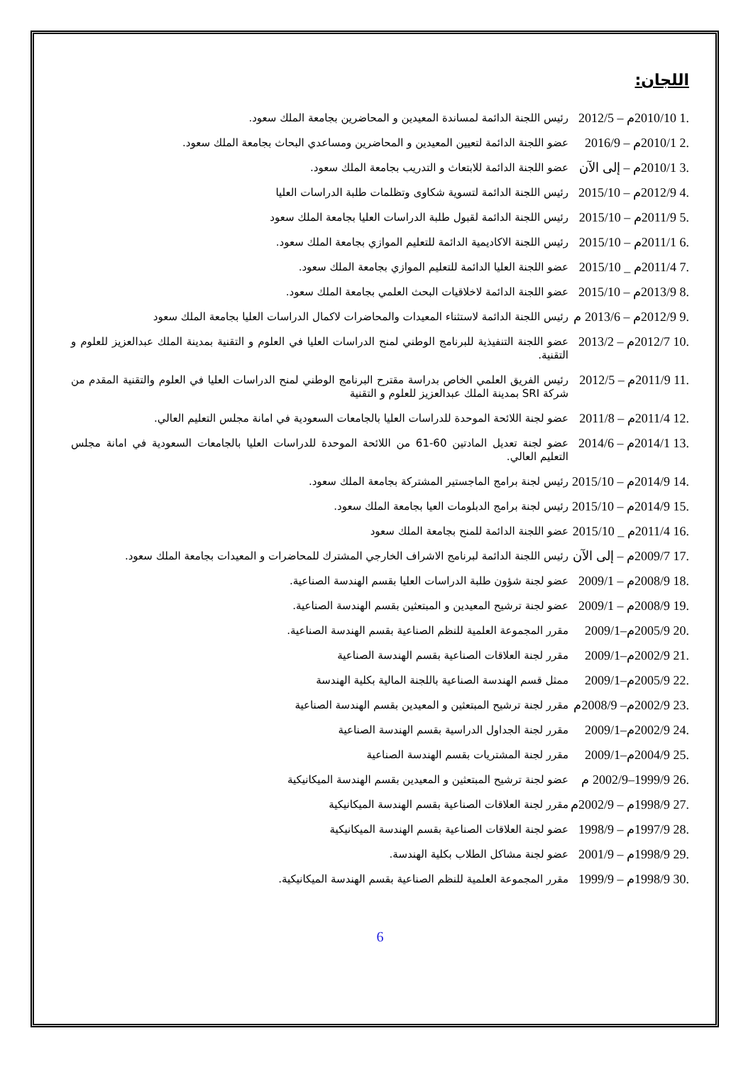اللجان:
.1 2010/10م – 2012/5
رئيس اللجنة الدائمة لمساندة المعيدين و المحاضرين بجامعة الملك سعود.
.2 2010/1م – 2016/9
عضو اللجنة الدائمة لتعيين المعيدين و المحاضرين ومساعدي البحاث بجامعة الملك سعود.
.3 2010/1م – إلى الآن
عضو اللجنة الدائمة للابتعاث و التدريب بجامعة الملك سعود.
.4 2012/9م – 2015/10
رئيس اللجنة الدائمة لتسوية شكاوى وتظلمات طلبة الدراسات العليا
.5 2011/9م – 2015/10
رئيس اللجنة الدائمة لقبول طلبة الدراسات العليا بجامعة الملك سعود
.6 2011/1م – 2015/10
رئيس اللجنة الاكاديمية الدائمة للتعليم الموازي بجامعة الملك سعود.
.7 2011/4م _ 2015/10
عضو اللجنة العليا الدائمة للتعليم الموازي بجامعة الملك سعود.
.8 2013/9م – 2015/10
عضو اللجنة الدائمة لاخلاقيات البحث العلمي بجامعة الملك سعود.
.9 2012/9م – 2013/6 م
رئيس اللجنة الدائمة لاستثناء المعيدات والمحاضرات لاكمال الدراسات العليا بجامعة الملك سعود
.10 2012/7م – 2013/2
عضو اللجنة التنفيذية للبرنامج الوطني لمنح الدراسات العليا في العلوم و التقنية بمدينة الملك عبدالعزيز للعلوم و التقنية.
.11 2011/9م – 2012/5
رئيس الفريق العلمي الخاص بدراسة مقترح البرنامج الوطني لمنح الدراسات العليا في العلوم والتقنية المقدم من شركة SRI بمدينة الملك عبدالعزيز للعلوم و التقنية
.12 2011/4م – 2011/8
عضو لجنة اللائحة الموحدة للدراسات العليا بالجامعات السعودية في امانة مجلس التعليم العالي.
.13 2014/1م – 2014/6
عضو لجنة تعديل المادتين 60-61 من اللائحة الموحدة للدراسات العليا بالجامعات السعودية في امانة مجلس التعليم العالي.
.14 2014/9م – 2015/10
رئيس لجنة برامج الماجستير المشتركة بجامعة الملك سعود.
.15 2014/9م – 2015/10
رئيس لجنة برامج الدبلومات العيا بجامعة الملك سعود.
.16 2011/4م _ 2015/10
عضو اللجنة الدائمة للمنح بجامعة الملك سعود
.17 2009/7م – إلى الآن
رئيس اللجنة الدائمة لبرنامج الاشراف الخارجي المشترك للمحاضرات و المعيدات بجامعة الملك سعود.
.18 2008/9م – 2009/1
عضو لجنة شؤون طلبة الدراسات العليا بقسم الهندسة الصناعية.
.19 2008/9م – 2009/1
عضو لجنة ترشيح المعيدين و المبتعثين بقسم الهندسة الصناعية.
.20 2005/9م–2009/1
مقرر المجموعة العلمية للنظم الصناعية بقسم الهندسة الصناعية.
.21 2002/9م–2009/1
مقرر لجنة العلاقات الصناعية بقسم الهندسة الصناعية
.22 2005/9م–2009/1
ممثل قسم الهندسة الصناعية باللجنة المالية بكلية الهندسة
.23 2002/9م– 2008/9م
مقرر لجنة ترشيح المبتعثين و المعيدين بقسم الهندسة الصناعية
.24 2002/9م–2009/1
مقرر لجنة الجداول الدراسية بقسم الهندسة الصناعية
.25 2004/9م–2009/1
مقرر لجنة المشتريات بقسم الهندسة الصناعية
.26 1999/9–2002/9 م
عضو لجنة ترشيح المبتعثين و المعيدين بقسم الهندسة الميكانيكية
.27 1998/9م – 2002/9م
مقرر لجنة العلاقات الصناعية بقسم الهندسة الميكانيكية
.28 1997/9م – 1998/9
عضو لجنة العلاقات الصناعية بقسم الهندسة الميكانيكية
.29 1998/9م – 2001/9
عضو لجنة مشاكل الطلاب بكلية الهندسة.
.30 1998/9م – 1999/9
مقرر المجموعة العلمية للنظم الصناعية بقسم الهندسة الميكانيكية.
6